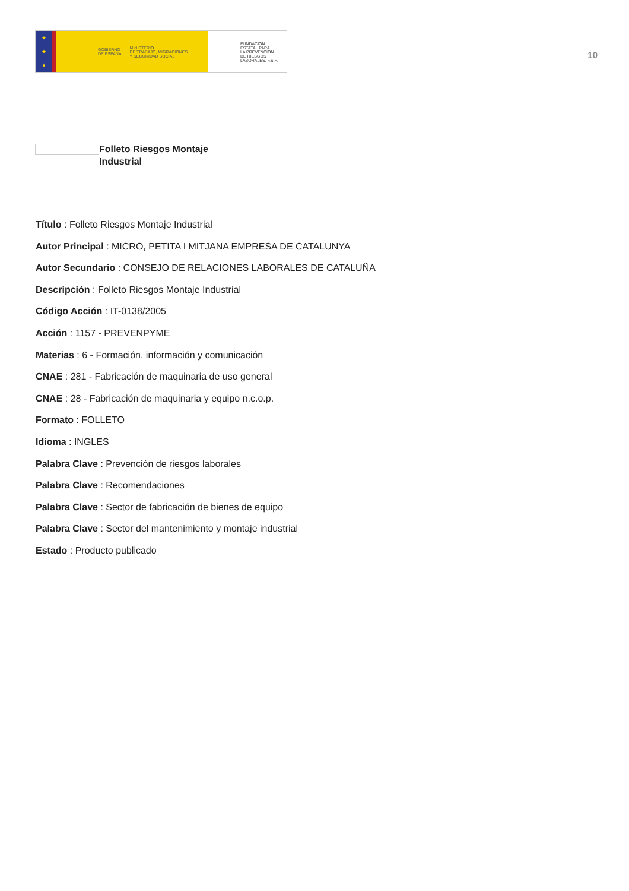★
★
★
GOBIERNO
DE ESPAÑA MINISTERIO
DE TRABAJO, MIGRACIONES
Y SEGURIDAD SOCIAL
FUNDACIÓN
ESTATAL PARA
LA PREVENCIÓN
DE RIESGOS
LABORALES, F.S.P.
10
Folleto Riesgos Montaje
Industrial
Título : Folleto Riesgos Montaje Industrial
Autor Principal : MICRO, PETITA I MITJANA EMPRESA DE CATALUNYA
Autor Secundario : CONSEJO DE RELACIONES LABORALES DE CATALUÑA
Descripción : Folleto Riesgos Montaje Industrial
Código Acción : IT-0138/2005
Acción : 1157 - PREVENPYME
Materias : 6 - Formación, información y comunicación
CNAE : 281 - Fabricación de maquinaria de uso general
CNAE : 28 - Fabricación de maquinaria y equipo n.c.o.p.
Formato : FOLLETO
Idioma : INGLES
Palabra Clave : Prevención de riesgos laborales
Palabra Clave : Recomendaciones
Palabra Clave : Sector de fabricación de bienes de equipo
Palabra Clave : Sector del mantenimiento y montaje industrial
Estado : Producto publicado